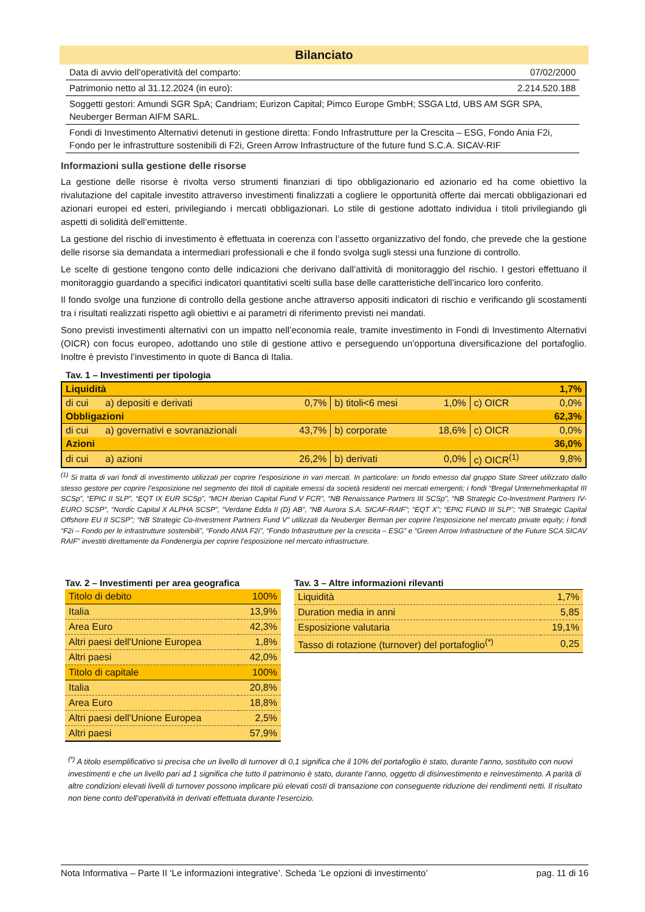Bilanciato
| Data di avvio dell’operatività del comparto: | 07/02/2000 |
| Patrimonio netto al 31.12.2024 (in euro): | 2.214.520.188 |
| Soggetti gestori: Amundi SGR SpA; Candriam; Eurizon Capital; Pimco Europe GmbH; SSGA Ltd, UBS AM SGR SPA, Neuberger Berman AIFM SARL. | |
| Fondi di Investimento Alternativi detenuti in gestione diretta: Fondo Infrastrutture per la Crescita – ESG, Fondo Ania F2i, Fondo per le infrastrutture sostenibili di F2i, Green Arrow Infrastructure of the future fund S.C.A. SICAV-RIF | |
Informazioni sulla gestione delle risorse
La gestione delle risorse è rivolta verso strumenti finanziari di tipo obbligazionario ed azionario ed ha come obiettivo la rivalutazione del capitale investito attraverso investimenti finalizzati a cogliere le opportunità offerte dai mercati obbligazionari ed azionari europei ed esteri, privilegiando i mercati obbligazionari. Lo stile di gestione adottato individua i titoli privilegiando gli aspetti di solidità dell’emittente.
La gestione del rischio di investimento è effettuata in coerenza con l’assetto organizzativo del fondo, che prevede che la gestione delle risorse sia demandata a intermediari professionali e che il fondo svolga sugli stessi una funzione di controllo.
Le scelte di gestione tengono conto delle indicazioni che derivano dall’attività di monitoraggio del rischio. I gestori effettuano il monitoraggio guardando a specifici indicatori quantitativi scelti sulla base delle caratteristiche dell’incarico loro conferito.
Il fondo svolge una funzione di controllo della gestione anche attraverso appositi indicatori di rischio e verificando gli scostamenti tra i risultati realizzati rispetto agli obiettivi e ai parametri di riferimento previsti nei mandati.
Sono previsti investimenti alternativi con un impatto nell’economia reale, tramite investimento in Fondi di Investimento Alternativi (OICR) con focus europeo, adottando uno stile di gestione attivo e perseguendo un’opportuna diversificazione del portafoglio. Inoltre è previsto l’investimento in quote di Banca di Italia.
Tav. 1 – Investimenti per tipologia
| Liquidità | | | | | | 1,7% |
| di cui | a) depositi e derivati | 0,7% | b) titoli<6 mesi | 1,0% | c) OICR | 0,0% |
| Obbligazioni | | | | | | 62,3% |
| di cui | a) governativi e sovranazionali | 43,7% | b) corporate | 18,6% | c) OICR | 0,0% |
| Azioni | | | | | | 36,0% |
| di cui | a) azioni | 26,2% | b) derivati | 0,0% | c) OICR<sup>(1)</sup> | 9,8% |
<sup>(1)</sup> Si tratta di vari fondi di investimento utilizzati per coprire l’esposizione in vari mercati. In particolare: un fondo emesso dal gruppo State Street utilizzato dallo stesso gestore per coprire l’esposizione nel segmento dei titoli di capitale emessi da società residenti nei mercati emergenti; i fondi “Bregal Unternehmerkapital III SCSp”, “EPIC II SLP”, “EQT IX EUR SCSp”, “MCH Iberian Capital Fund V FCR”, “NB Renaissance Partners III SCSp”, “NB Strategic Co-Investment Partners IV-EURO SCSP”, “Nordic Capital X ALPHA SCSP”, “Verdane Edda II (D) AB”, “NB Aurora S.A. SICAF-RAIF”; “EQT X”; “EPIC FUND III SLP”; “NB Strategic Capital Offshore EU II SCSP”; “NB Strategic Co-Investment Partners Fund V” utilizzati da Neuberger Berman per coprire l’esposizione nel mercato private equity; i fondi “F2i – Fondo per le infrastrutture sostenibili”, “Fondo ANIA F2i”, “Fondo Infrastrutture per la crescita – ESG” e “Green Arrow Infrastructure of the Future SCA SICAV RAIF” investiti direttamente da Fondenergia per coprire l’esposizione nel mercato infrastructure.
Tav. 2 – Investimenti per area geografica
| Titolo di debito | 100% |
| Italia | 13,9% |
| Area Euro | 42,3% |
| Altri paesi dell'Unione Europea | 1,8% |
| Altri paesi | 42,0% |
| Titolo di capitale | 100% |
| Italia | 20,8% |
| Area Euro | 18,8% |
| Altri paesi dell'Unione Europea | 2,5% |
| Altri paesi | 57,9% |
Tav. 3 – Altre informazioni rilevanti
| Liquidità | 1,7% |
| Duration media in anni | 5,85 |
| Esposizione valutaria | 19,1% |
| Tasso di rotazione (turnover) del portafoglio<sup>(*)</sup> | 0,25 |
<sup>(*)</sup> A titolo esemplificativo si precisa che un livello di turnover di 0,1 significa che il 10% del portafoglio è stato, durante l’anno, sostituito con nuovi investimenti e che un livello pari ad 1 significa che tutto il patrimonio è stato, durante l’anno, oggetto di disinvestimento e reinvestimento. A parità di altre condizioni elevati livelli di turnover possono implicare più elevati costi di transazione con conseguente riduzione dei rendimenti netti. Il risultato non tiene conto dell’operatività in derivati effettuata durante l’esercizio.
Nota Informativa – Parte II ‘Le informazioni integrative’. Scheda ‘Le opzioni di investimento’ pag. 11 di 16